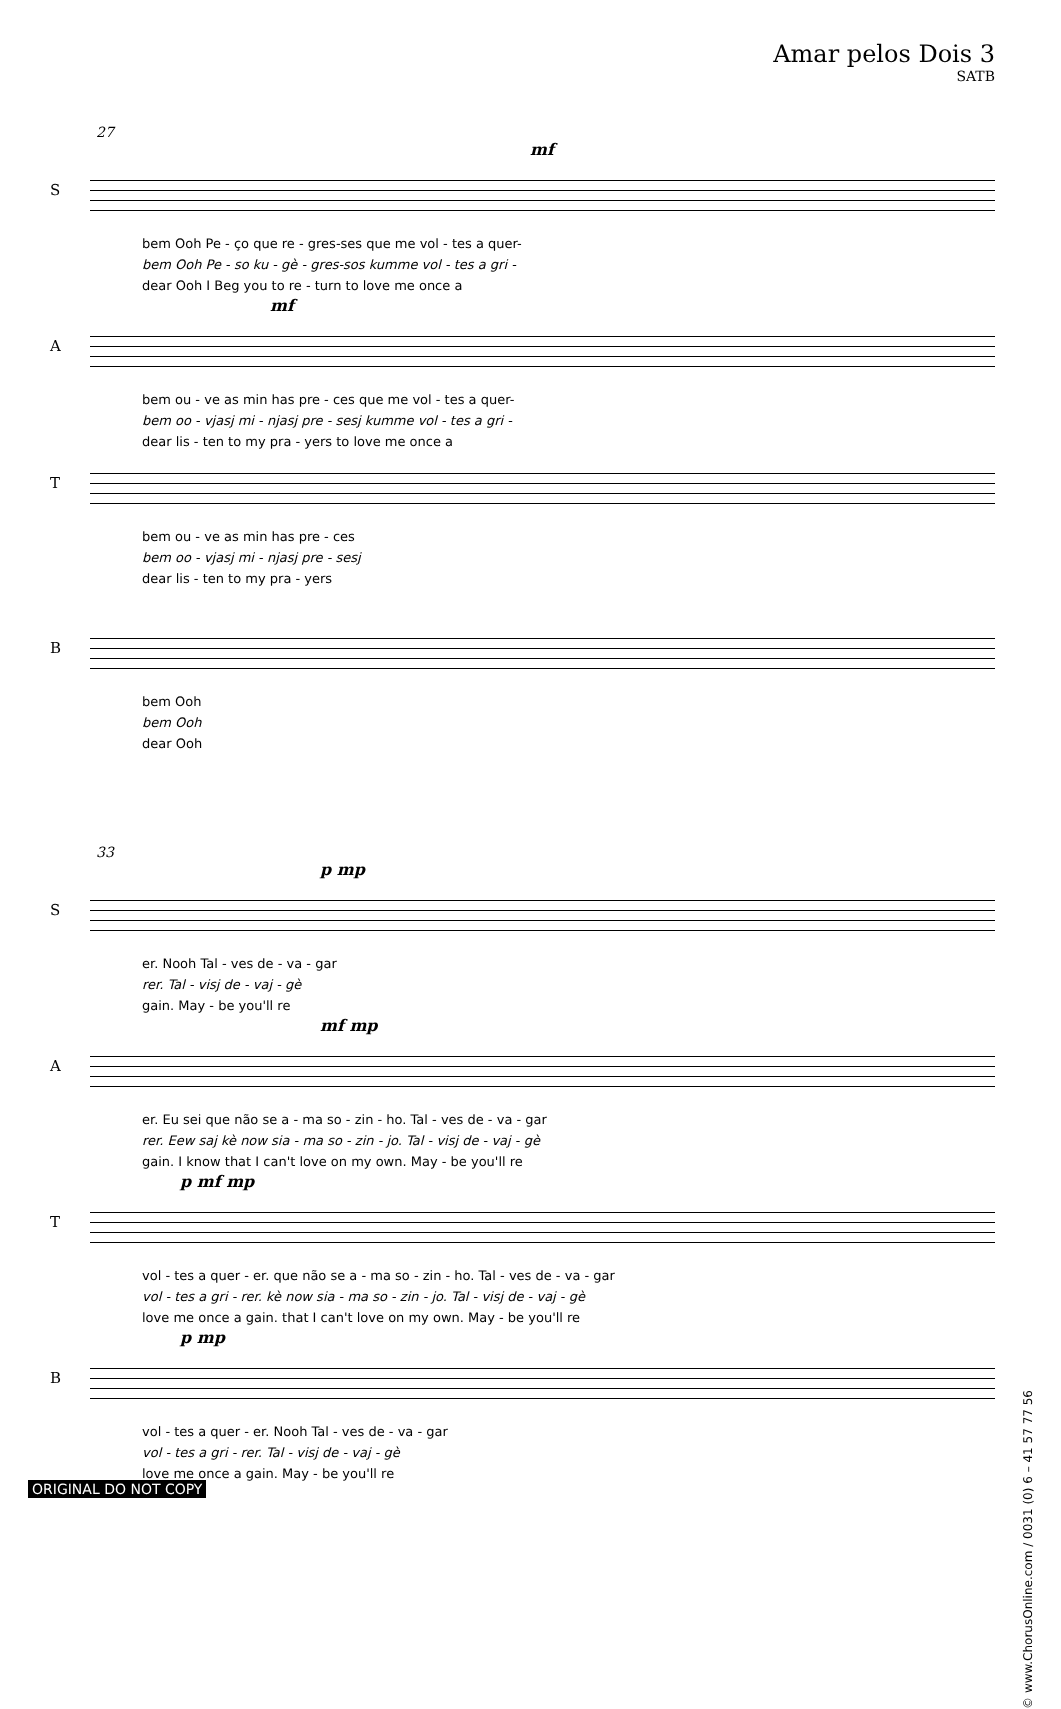Amar pelos Dois 3
SATB
27
mf
S
bem Ooh Pe - ço que re - gres-ses que me vol - tes a quer-
bem Ooh Pe - so ku - gè - gres-sos kumme vol - tes a gri -
dear Ooh I Beg you to re - turn to love me once a
mf
A
bem ou - ve as min has pre - ces que me vol - tes a quer-
bem oo - vjasj mi - njasj pre - sesj kumme vol - tes a gri -
dear lis - ten to my pra - yers to love me once a
T
bem ou - ve as min has pre - ces
bem oo - vjasj mi - njasj pre - sesj
dear lis - ten to my pra - yers
B
bem Ooh
bem Ooh
dear Ooh
33
p mp
S
er. Nooh Tal - ves de - va - gar
rer. Tal - visj de - vaj - gè
gain. May - be you'll re
mf mp
A
er. Eu sei que não se a - ma so - zin - ho. Tal - ves de - va - gar
rer. Eew saj kè now sia - ma so - zin - jo. Tal - visj de - vaj - gè
gain. I know that I can't love on my own. May - be you'll re
p mf mp
T
vol - tes a quer - er. que não se a - ma so - zin - ho. Tal - ves de - va - gar
vol - tes a gri - rer. kè now sia - ma so - zin - jo. Tal - visj de - vaj - gè
love me once a gain. that I can't love on my own. May - be you'll re
p mp
B
vol - tes a quer - er. Nooh Tal - ves de - va - gar
vol - tes a gri - rer. Tal - visj de - vaj - gè
love me once a gain. May - be you'll re
© www.ChorusOnline.com / 0031 (0) 6 – 41 57 77 56
ORIGINAL DO NOT COPY